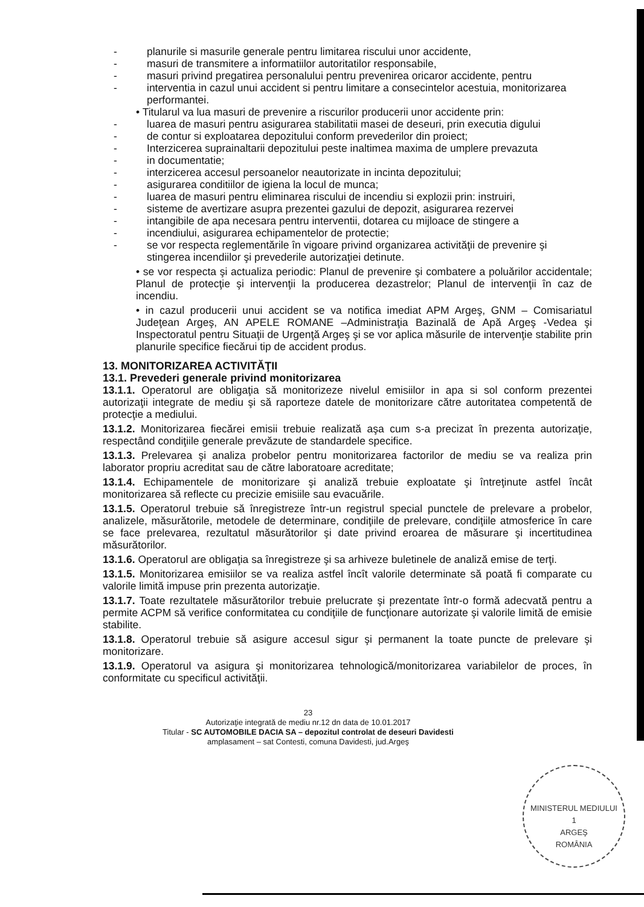- planurile si masurile generale pentru limitarea riscului unor accidente,
- masuri de transmitere a informatiilor autoritatilor responsabile,
- masuri privind pregatirea personalului pentru prevenirea oricaror accidente, pentru
- interventia in cazul unui accident si pentru limitare a consecintelor acestuia, monitorizarea performantei.
• Titularul va lua masuri de prevenire a riscurilor producerii unor accidente prin:
- luarea de masuri pentru asigurarea stabilitatii masei de deseuri, prin executia digului
- de contur si exploatarea depozitului conform prevederilor din proiect;
- Interzicerea suprainaltarii depozitului peste inaltimea maxima de umplere prevazuta
- in documentatie;
- interzicerea accesul persoanelor neautorizate in incinta depozitului;
- asigurarea conditiilor de igiena la locul de munca;
- luarea de masuri pentru eliminarea riscului de incendiu si explozii prin: instruiri,
- sisteme de avertizare asupra prezentei gazului de depozit, asigurarea rezervei
- intangibile de apa necesara pentru interventii, dotarea cu mijloace de stingere a
- incendiului, asigurarea echipamentelor de protectie;
- se vor respecta reglementările în vigoare privind organizarea activităţii de prevenire şi stingerea incendiilor şi prevederile autorizaţiei detinute.
• se vor respecta şi actualiza periodic: Planul de prevenire şi combatere a poluărilor accidentale; Planul de protecţie şi intervenţii la producerea dezastrelor; Planul de intervenţii în caz de incendiu.
• in cazul producerii unui accident se va notifica imediat APM Argeş, GNM – Comisariatul Judeţean Argeş, AN APELE ROMANE –Administraţia Bazinală de Apă Argeş -Vedea şi Inspectoratul pentru Situaţii de Urgenţă Argeş şi se vor aplica măsurile de intervenţie stabilite prin planurile specifice fiecărui tip de accident produs.
13. MONITORIZAREA ACTIVITĂŢII
13.1. Prevederi generale privind monitorizarea
13.1.1. Operatorul are obligaţia să monitorizeze nivelul emisiilor in apa si sol conform prezentei autorizaţii integrate de mediu şi să raporteze datele de monitorizare către autoritatea competentă de protecţie a mediului.
13.1.2. Monitorizarea fiecărei emisii trebuie realizată aşa cum s-a precizat în prezenta autorizaţie, respectând condiţiile generale prevăzute de standardele specifice.
13.1.3. Prelevarea şi analiza probelor pentru monitorizarea factorilor de mediu se va realiza prin laborator propriu acreditat sau de către laboratoare acreditate;
13.1.4. Echipamentele de monitorizare şi analiză trebuie exploatate şi întreţinute astfel încât monitorizarea să reflecte cu precizie emisiile sau evacuările.
13.1.5. Operatorul trebuie să înregistreze într-un registrul special punctele de prelevare a probelor, analizele, măsurătorile, metodele de determinare, condiţiile de prelevare, condiţiile atmosferice în care se face prelevarea, rezultatul măsurătorilor şi date privind eroarea de măsurare şi incertitudinea măsurătorilor.
13.1.6. Operatorul are obligaţia sa înregistreze şi sa arhiveze buletinele de analiză emise de terţi.
13.1.5. Monitorizarea emisiilor se va realiza astfel încît valorile determinate să poată fi comparate cu valorile limită impuse prin prezenta autorizaţie.
13.1.7. Toate rezultatele măsurătorilor trebuie prelucrate şi prezentate într-o formă adecvată pentru a permite ACPM să verifice conformitatea cu condiţiile de funcţionare autorizate şi valorile limită de emisie stabilite.
13.1.8. Operatorul trebuie să asigure accesul sigur şi permanent la toate puncte de prelevare şi monitorizare.
13.1.9. Operatorul va asigura şi monitorizarea tehnologică/monitorizarea variabilelor de proces, în conformitate cu specificul activităţii.
23
Autorizaţie integrată de mediu nr.12 dn data de 10.01.2017
Titular - SC AUTOMOBILE DACIA SA – depozitul controlat de deseuri Davidesti
amplasament – sat Contesti, comuna Davidesti, jud.Argeş
MINISTERUL MEDIULUI
1
ARGEŞ
ROMÂNIA